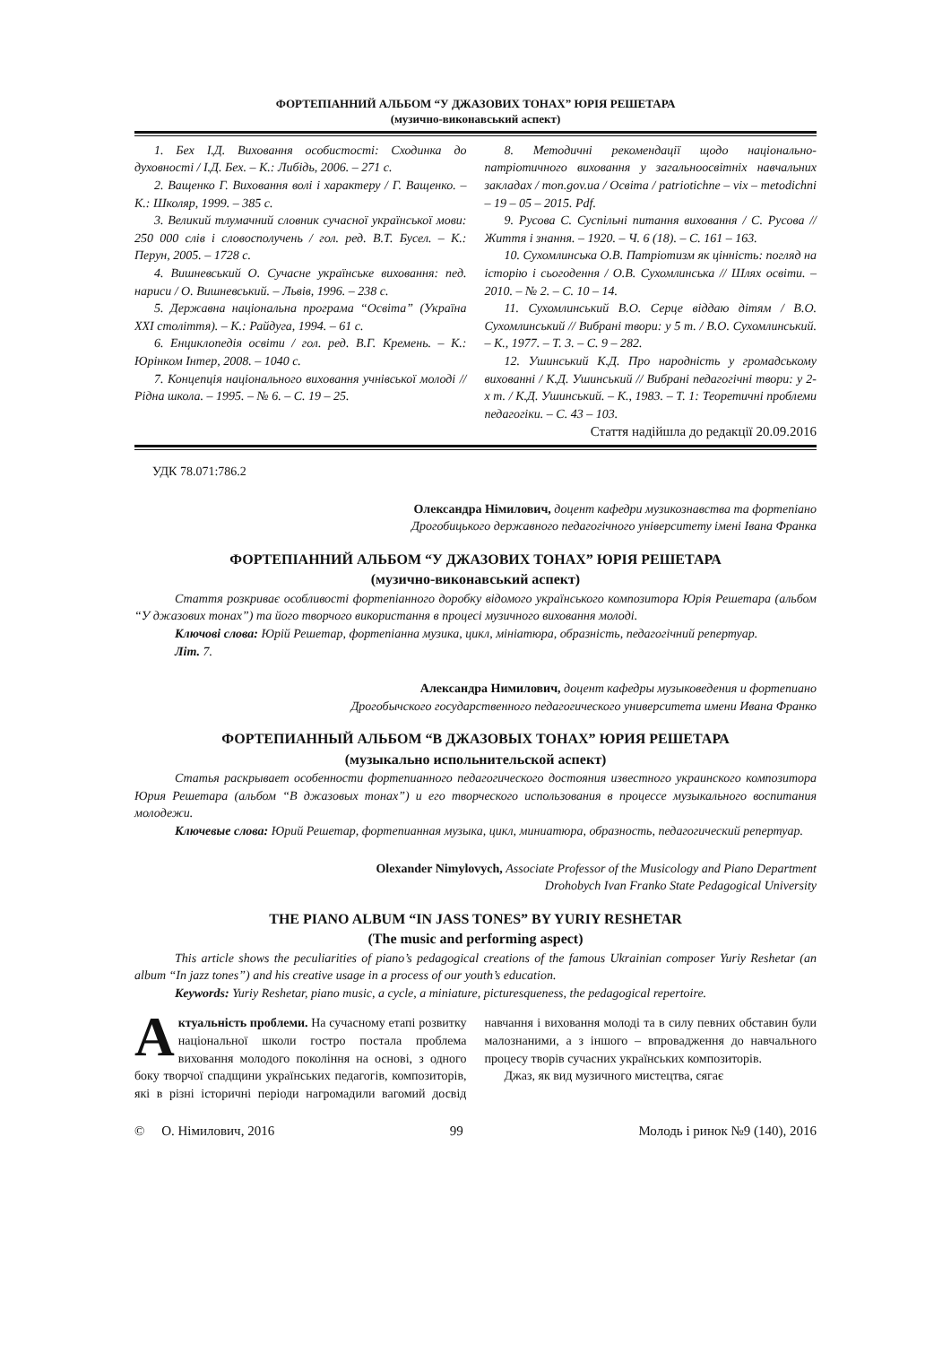ФОРТЕПІАННИЙ АЛЬБОМ “У ДЖАЗОВИХ ТОНАХ” ЮРІЯ РЕШЕТАРА
(музично-виконавський аспект)
1. Бех І.Д. Виховання особистості: Сходинка до духовності / І.Д. Бех. – К.: Либідь, 2006. – 271 с.
2. Ващенко Г. Виховання волі і характеру / Г. Ващенко. – К.: Школяр, 1999. – 385 с.
3. Великий тлумачний словник сучасної української мови: 250 000 слів і словосполучень / гол. ред. В.Т. Бусел. – К.: Перун, 2005. – 1728 с.
4. Вишневський О. Сучасне українське виховання: пед. нариси / О. Вишневський. – Львів, 1996. – 238 с.
5. Державна національна програма “Освіта” (Україна XXI століття). – К.: Райдуга, 1994. – 61 с.
6. Енциклопедія освіти / гол. ред. В.Г. Кремень. – К.: Юрінком Інтер, 2008. – 1040 с.
7. Концепція національного виховання учнівської молоді // Рідна школа. – 1995. – № 6. – С. 19 – 25.
8. Методичні рекомендації щодо національно-патріотичного виховання у загальноосвітніх навчальних закладах / mon.gov.ua / Освіта / patriotichne – vix – metodichni – 19 – 05 – 2015. Pdf.
9. Русова С. Суспільні питання виховання / С. Русова // Життя і знання. – 1920. – Ч. 6 (18). – С. 161 – 163.
10. Сухомлинська О.В. Патріотизм як цінність: погляд на історію і сьогодення / О.В. Сухомлинська // Шлях освіти. – 2010. – № 2. – С. 10 – 14.
11. Сухомлинський В.О. Серце віддаю дітям / В.О. Сухомлинський // Вибрані твори: у 5 т. / В.О. Сухомлинський. – К., 1977. – Т. 3. – С. 9 – 282.
12. Ушинський К.Д. Про народність у громадському вихованні / К.Д. Ушинський // Вибрані педагогічні твори: у 2-х т. / К.Д. Ушинський. – К., 1983. – Т. 1: Теоретичні проблеми педагогіки. – С. 43 – 103.
Стаття надійшла до редакції 20.09.2016
УДК 78.071:786.2
Олександра Німилович, доцент кафедри музикознавства та фортепіано
Дрогобицького державного педагогічного університету імені Івана Франка
ФОРТЕПІАННИЙ АЛЬБОМ “У ДЖАЗОВИХ ТОНАХ” ЮРІЯ РЕШЕТАРА
(музично-виконавський аспект)
Стаття розкриває особливості фортепіанного доробку відомого українського композитора Юрія Решетара (альбом “У джазових тонах”) та його творчого використання в процесі музичного виховання молоді.
Ключові слова: Юрій Решетар, фортепіанна музика, цикл, мініатюра, образність, педагогічний репертуар.
Літ. 7.
Александра Нимилович, доцент кафедры музыковедения и фортепиано
Дрогобычского государственного педагогического университета имени Ивана Франко
ФОРТЕПИАННЫЙ АЛЬБОМ “В ДЖАЗОВЫХ ТОНАХ” ЮРИЯ РЕШЕТАРА
(музыкально испольнительской аспект)
Статья раскрывает особенности фортепианного педагогического достояния известного украинского композитора Юрия Решетара (альбом “В джазовых тонах”) и его творческого использования в процессе музыкального воспитания молодежи.
Ключевые слова: Юрий Решетар, фортепианная музыка, цикл, миниатюра, образность, педагогический репертуар.
Olexander Nimylovych, Associate Professor of the Musicology and Piano Department
Drohobych Ivan Franko State Pedagogical University
THE PIANO ALBUM “IN JASS TONES” BY YURIY RESHETAR
(The music and performing aspect)
This article shows the peculiarities of piano’s pedagogical creations of the famous Ukrainian composer Yuriy Reshetar (an album “In jazz tones”) and his creative usage in a process of our youth’s education.
Keywords: Yuriy Reshetar, piano music, a cycle, a miniature, picturesqueness, the pedagogical repertoire.
Актуальність проблеми. На сучасному етапі розвитку національної школи гостро постала проблема виховання молодого покоління на основі, з одного боку творчої спадщини українських педагогів, композиторів, які в різні історичні періоди нагромадили вагомий досвід навчання і виховання молоді та в силу певних обставин були малознаними, а з іншого – впровадження до навчального процесу творів сучасних українських композиторів.
Джаз, як вид музичного мистецтва, сягає
© О. Німилович, 2016 99 Молодь і ринок №9 (140), 2016